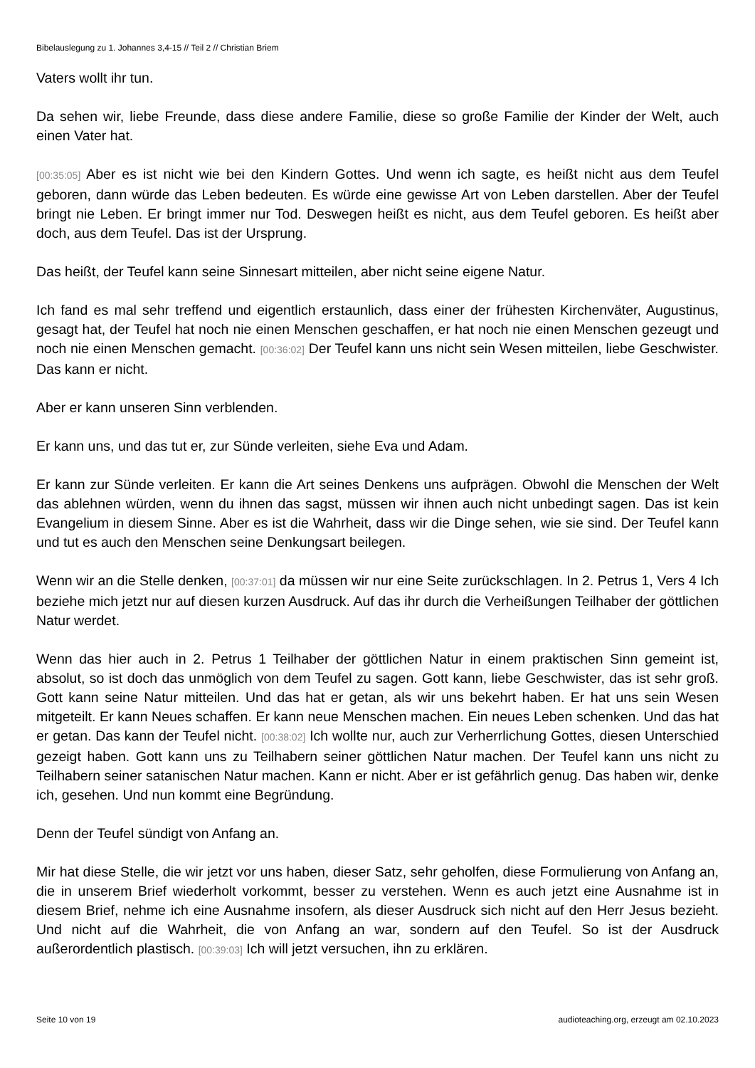Bibelauslegung zu 1. Johannes 3,4-15 // Teil 2 // Christian Briem
Vaters wollt ihr tun.
Da sehen wir, liebe Freunde, dass diese andere Familie, diese so große Familie der Kinder der Welt, auch einen Vater hat.
[00:35:05] Aber es ist nicht wie bei den Kindern Gottes. Und wenn ich sagte, es heißt nicht aus dem Teufel geboren, dann würde das Leben bedeuten. Es würde eine gewisse Art von Leben darstellen. Aber der Teufel bringt nie Leben. Er bringt immer nur Tod. Deswegen heißt es nicht, aus dem Teufel geboren. Es heißt aber doch, aus dem Teufel. Das ist der Ursprung.
Das heißt, der Teufel kann seine Sinnesart mitteilen, aber nicht seine eigene Natur.
Ich fand es mal sehr treffend und eigentlich erstaunlich, dass einer der frühesten Kirchenväter, Augustinus, gesagt hat, der Teufel hat noch nie einen Menschen geschaffen, er hat noch nie einen Menschen gezeugt und noch nie einen Menschen gemacht. [00:36:02] Der Teufel kann uns nicht sein Wesen mitteilen, liebe Geschwister. Das kann er nicht.
Aber er kann unseren Sinn verblenden.
Er kann uns, und das tut er, zur Sünde verleiten, siehe Eva und Adam.
Er kann zur Sünde verleiten. Er kann die Art seines Denkens uns aufprägen. Obwohl die Menschen der Welt das ablehnen würden, wenn du ihnen das sagst, müssen wir ihnen auch nicht unbedingt sagen. Das ist kein Evangelium in diesem Sinne. Aber es ist die Wahrheit, dass wir die Dinge sehen, wie sie sind. Der Teufel kann und tut es auch den Menschen seine Denkungsart beilegen.
Wenn wir an die Stelle denken, [00:37:01] da müssen wir nur eine Seite zurückschlagen. In 2. Petrus 1, Vers 4 Ich beziehe mich jetzt nur auf diesen kurzen Ausdruck. Auf das ihr durch die Verheißungen Teilhaber der göttlichen Natur werdet.
Wenn das hier auch in 2. Petrus 1 Teilhaber der göttlichen Natur in einem praktischen Sinn gemeint ist, absolut, so ist doch das unmöglich von dem Teufel zu sagen. Gott kann, liebe Geschwister, das ist sehr groß. Gott kann seine Natur mitteilen. Und das hat er getan, als wir uns bekehrt haben. Er hat uns sein Wesen mitgeteilt. Er kann Neues schaffen. Er kann neue Menschen machen. Ein neues Leben schenken. Und das hat er getan. Das kann der Teufel nicht. [00:38:02] Ich wollte nur, auch zur Verherrlichung Gottes, diesen Unterschied gezeigt haben. Gott kann uns zu Teilhabern seiner göttlichen Natur machen. Der Teufel kann uns nicht zu Teilhabern seiner satanischen Natur machen. Kann er nicht. Aber er ist gefährlich genug. Das haben wir, denke ich, gesehen. Und nun kommt eine Begründung.
Denn der Teufel sündigt von Anfang an.
Mir hat diese Stelle, die wir jetzt vor uns haben, dieser Satz, sehr geholfen, diese Formulierung von Anfang an, die in unserem Brief wiederholt vorkommt, besser zu verstehen. Wenn es auch jetzt eine Ausnahme ist in diesem Brief, nehme ich eine Ausnahme insofern, als dieser Ausdruck sich nicht auf den Herr Jesus bezieht. Und nicht auf die Wahrheit, die von Anfang an war, sondern auf den Teufel. So ist der Ausdruck außerordentlich plastisch. [00:39:03] Ich will jetzt versuchen, ihn zu erklären.
Seite 10 von 19 audioteaching.org, erzeugt am 02.10.2023